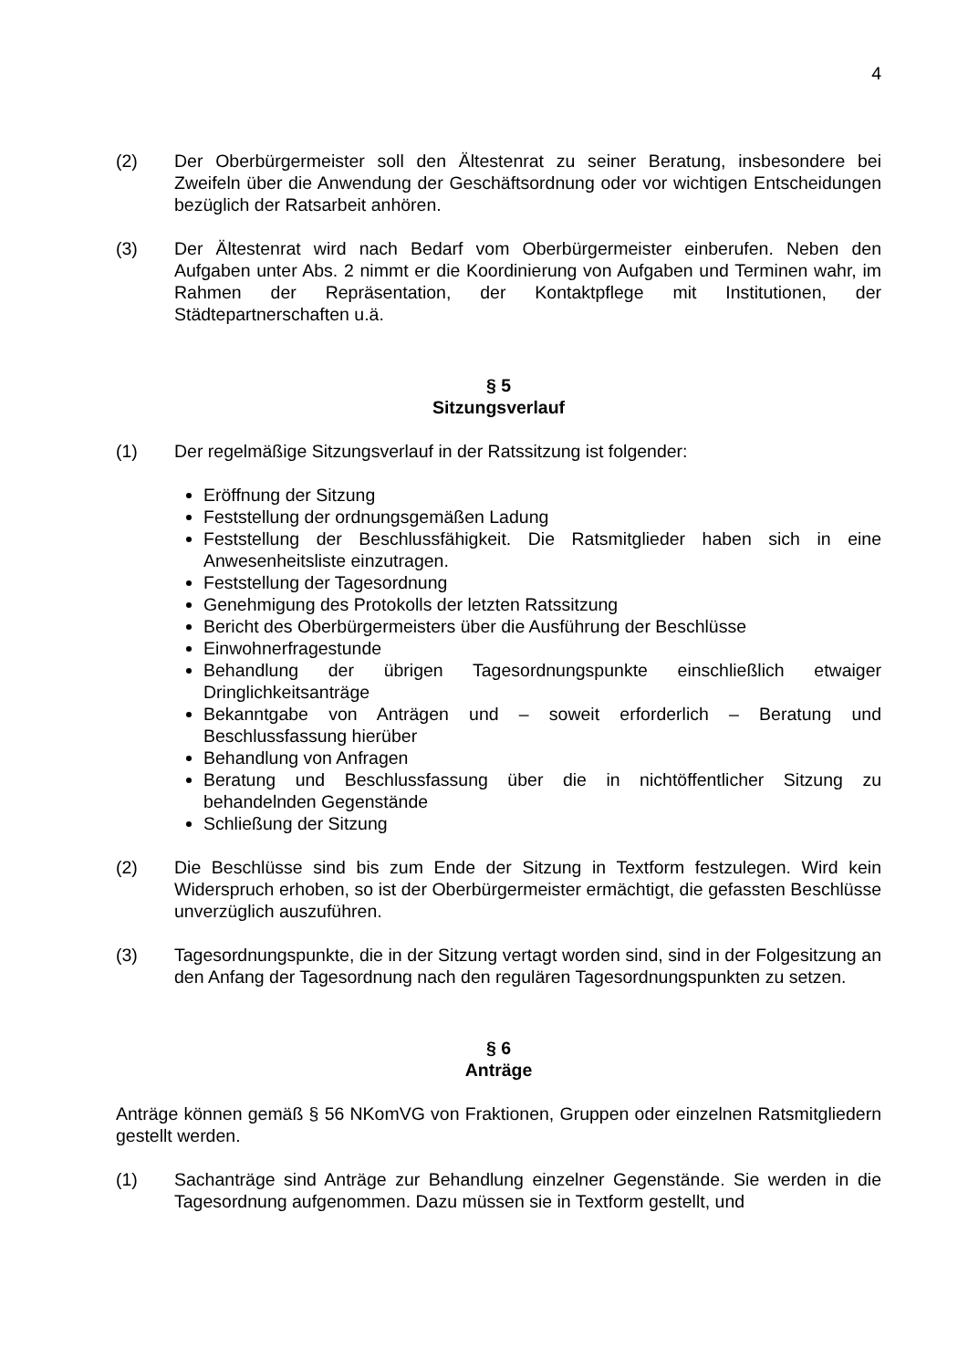4
(2) Der Oberbürgermeister soll den Ältestenrat zu seiner Beratung, insbesondere bei Zweifeln über die Anwendung der Geschäftsordnung oder vor wichtigen Entscheidungen bezüglich der Ratsarbeit anhören.
(3) Der Ältestenrat wird nach Bedarf vom Oberbürgermeister einberufen. Neben den Aufgaben unter Abs. 2 nimmt er die Koordinierung von Aufgaben und Terminen wahr, im Rahmen der Repräsentation, der Kontaktpflege mit Institutionen, der Städtepartnerschaften u.ä.
§ 5
Sitzungsverlauf
(1) Der regelmäßige Sitzungsverlauf in der Ratssitzung ist folgender:
Eröffnung der Sitzung
Feststellung der ordnungsgemäßen Ladung
Feststellung der Beschlussfähigkeit. Die Ratsmitglieder haben sich in eine Anwesenheitsliste einzutragen.
Feststellung der Tagesordnung
Genehmigung des Protokolls der letzten Ratssitzung
Bericht des Oberbürgermeisters über die Ausführung der Beschlüsse
Einwohnerfragestunde
Behandlung der übrigen Tagesordnungspunkte einschließlich etwaiger Dringlichkeitsanträge
Bekanntgabe von Anträgen und – soweit erforderlich – Beratung und Beschlussfassung hierüber
Behandlung von Anfragen
Beratung und Beschlussfassung über die in nichtöffentlicher Sitzung zu behandelnden Gegenstände
Schließung der Sitzung
(2) Die Beschlüsse sind bis zum Ende der Sitzung in Textform festzulegen. Wird kein Widerspruch erhoben, so ist der Oberbürgermeister ermächtigt, die gefassten Beschlüsse unverzüglich auszuführen.
(3) Tagesordnungspunkte, die in der Sitzung vertagt worden sind, sind in der Folgesitzung an den Anfang der Tagesordnung nach den regulären Tagesordnungspunkten zu setzen.
§ 6
Anträge
Anträge können gemäß § 56 NKomVG von Fraktionen, Gruppen oder einzelnen Ratsmitgliedern gestellt werden.
(1) Sachanträge sind Anträge zur Behandlung einzelner Gegenstände. Sie werden in die Tagesordnung aufgenommen. Dazu müssen sie in Textform gestellt, und